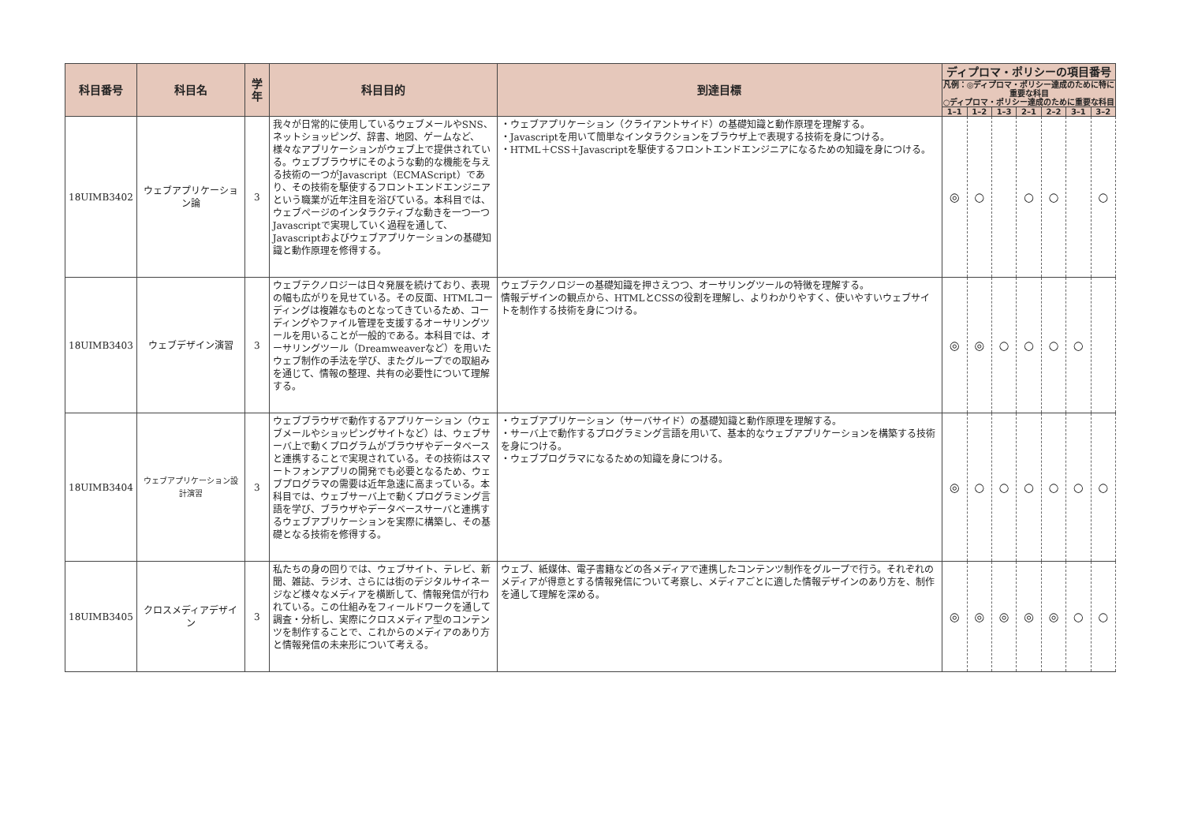| 科目番号 | 科目名 | 学年 | 科目目的 | 到達目標 | ディプロマ・ポリシーの項目番号 | | | | | | |
| --- | --- | --- | --- | --- | --- | --- | --- | --- | --- | --- | --- |
| | | | | | 凡例：◎ディプロマ・ポリシー達成のために特に重要な科目 ○ディプロマ・ポリシー達成のために重要な科目 | | | | | | |
| | | | | | 1–1 | 1–2 | 1–3 | 2–1 | 2–2 | 3–1 | 3–2 |
| 18UIMB3402 | ウェブアプリケーション論 | 3 | 我々が日常的に使用しているウェブメールやSNS、ネットショッピング、辞書、地図、ゲームなど、様々なアプリケーションがウェブ上で提供されている。ウェブブラウザにそのような動的な機能を与える技術の一つがJavascript（ECMAScript）であり、その技術を駆使するフロントエンドエンジニアという職業が近年注目を浴びている。本科目では、ウェブページのインタラクティブな動きを一つ一つJavascriptで実現していく過程を通して、Javascriptおよびウェブアプリケーションの基礎知識と動作原理を修得する。 | ・ウェブアプリケーション（クライアントサイド）の基礎知識と動作原理を理解する。 ・Javascriptを用いて簡単なインタラクションをブラウザ上で表現する技術を身につける。 ・HTML＋CSS＋Javascriptを駆使するフロントエンドエンジニアになるための知識を身につける。 | ◎ | ○ | | ○ | ○ | | ○ |
| 18UIMB3403 | ウェブデザイン演習 | 3 | ウェブテクノロジーは日々発展を続けており、表現の幅も広がりを見せている。その反面、HTMLコーディングは複雑なものとなってきているため、コーディングやファイル管理を支援するオーサリングツールを用いることが一般的である。本科目では、オーサリングツール（Dreamweaverなど）を用いたウェブ制作の手法を学び、またグループでの取組みを通じて、情報の整理、共有の必要性について理解する。 | ウェブテクノロジーの基礎知識を押さえつつ、オーサリングツールの特徴を理解する。 情報デザインの観点から、HTMLとCSSの役割を理解し、よりわかりやすく、使いやすいウェブサイトを制作する技術を身につける。 | ◎ | ◎ | ○ | ○ | ○ | ○ | |
| 18UIMB3404 | ウェブアプリケーション設計演習 | 3 | ウェブブラウザで動作するアプリケーション（ウェブメールやショッピングサイトなど）は、ウェブサーバ上で動くプログラムがブラウザやデータベースと連携することで実現されている。その技術はスマートフォンアプリの開発でも必要となるため、ウェブプログラマの需要は近年急速に高まっている。本科目では、ウェブサーバ上で動くプログラミング言語を学び、ブラウザやデータベースサーバと連携するウェブアプリケーションを実際に構築し、その基礎となる技術を修得する。 | ・ウェブアプリケーション（サーバサイド）の基礎知識と動作原理を理解する。 ・サーバ上で動作するプログラミング言語を用いて、基本的なウェブアプリケーションを構築する技術を身につける。 ・ウェブプログラマになるための知識を身につける。 | ◎ | ○ | ○ | ○ | ○ | ○ | ○ |
| 18UIMB3405 | クロスメディアデザイン | 3 | 私たちの身の回りでは、ウェブサイト、テレビ、新聞、雑誌、ラジオ、さらには街のデジタルサイネージなど様々なメディアを横断して、情報発信が行われている。この仕組みをフィールドワークを通して調査・分析し、実際にクロスメディア型のコンテンツを制作することで、これからのメディアのあり方と情報発信の未来形について考える。 | ウェブ、紙媒体、電子書籍などの各メディアで連携したコンテンツ制作をグループで行う。それぞれのメディアが得意とする情報発信について考察し、メディアごとに適した情報デザインのあり方を、制作を通して理解を深める。 | ◎ | ◎ | ◎ | ◎ | ◎ | ○ | ○ |